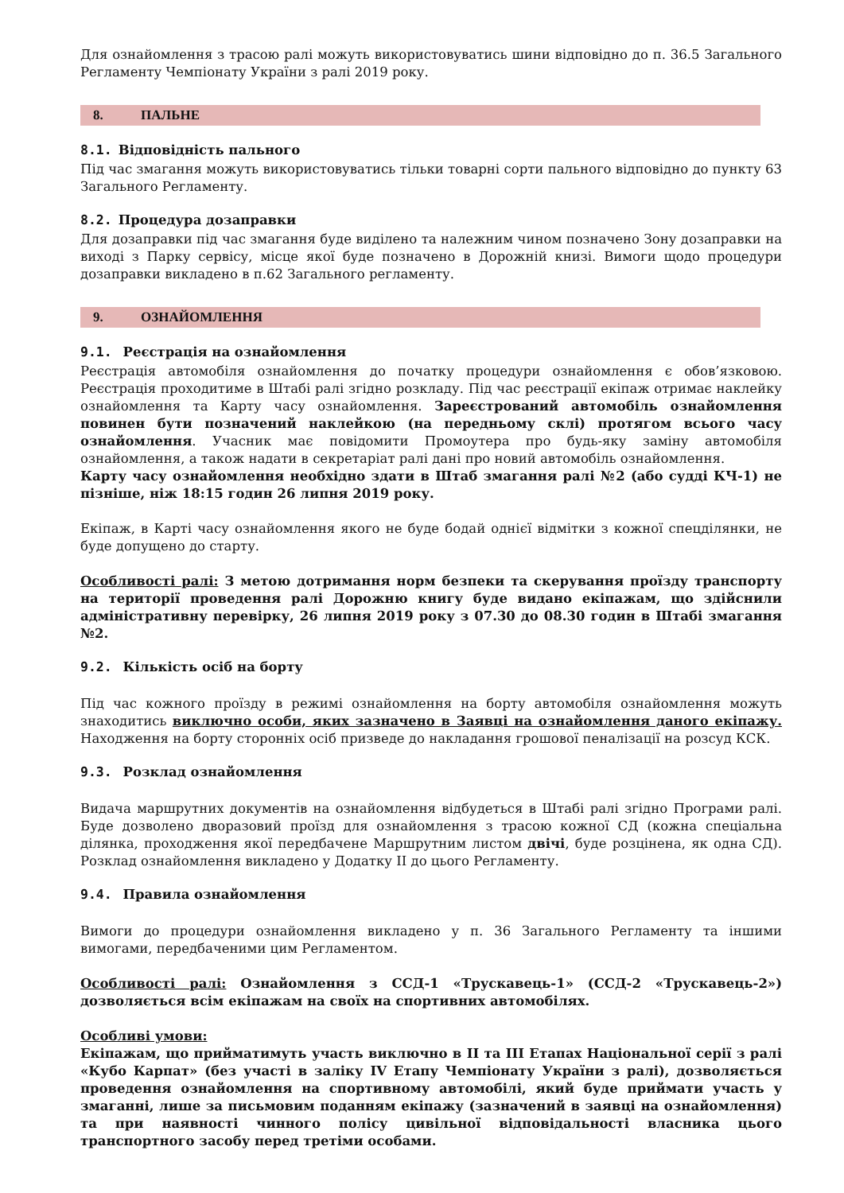Для ознайомлення з трасою ралі можуть використовуватись шини відповідно до п. 36.5 Загального Регламенту Чемпіонату України з ралі 2019 року.
8. ПАЛЬНЕ
8.1. Відповідність пального
Під час змагання можуть використовуватись тільки товарні сорти пального відповідно до пункту 63 Загального Регламенту.
8.2. Процедура дозаправки
Для дозаправки під час змагання буде виділено та належним чином позначено Зону дозаправки на виході з Парку сервісу, місце якої буде позначено в Дорожній книзі. Вимоги щодо процедури дозаправки викладено в п.62 Загального регламенту.
9. ОЗНАЙОМЛЕННЯ
9.1. Реєстрація на ознайомлення
Реєстрація автомобіля ознайомлення до початку процедури ознайомлення є обов’язковою. Реєстрація проходитиме в Штабі ралі згідно розкладу. Під час реєстрації екіпаж отримає наклейку ознайомлення та Карту часу ознайомлення. Зареєстрований автомобіль ознайомлення повинен бути позначений наклейкою (на передньому склі) протягом всього часу ознайомлення. Учасник має повідомити Промоутера про будь-яку заміну автомобіля ознайомлення, а також надати в секретаріат ралі дані про новий автомобіль ознайомлення.
Карту часу ознайомлення необхідно здати в Штаб змагання ралі №2 (або судді КЧ-1) не пізніше, ніж 18:15 годин 26 липня 2019 року.
Екіпаж, в Карті часу ознайомлення якого не буде бодай однієї відмітки з кожної спецділянки, не буде допущено до старту.
Особливості ралі: З метою дотримання норм безпеки та скерування проїзду транспорту на території проведення ралі Дорожню книгу буде видано екіпажам, що здійснили адміністративну перевірку, 26 липня 2019 року з 07.30 до 08.30 годин в Штабі змагання №2.
9.2. Кількість осіб на борту
Під час кожного проїзду в режимі ознайомлення на борту автомобіля ознайомлення можуть знаходитись виключно особи, яких зазначено в Заявці на ознайомлення даного екіпажу. Находження на борту сторонніх осіб призведе до накладання грошової пеналізації на розсуд КСК.
9.3. Розклад ознайомлення
Видача маршрутних документів на ознайомлення відбудеться в Штабі ралі згідно Програми ралі. Буде дозволено дворазовий проїзд для ознайомлення з трасою кожної СД (кожна спеціальна ділянка, проходження якої передбачене Маршрутним листом двічі, буде розцінена, як одна СД). Розклад ознайомлення викладено у Додатку ІІ до цього Регламенту.
9.4. Правила ознайомлення
Вимоги до процедури ознайомлення викладено у п. 36 Загального Регламенту та іншими вимогами, передбаченими цим Регламентом.
Особливості ралі: Ознайомлення з ССД-1 «Трускавець-1» (ССД-2 «Трускавець-2») дозволяється всім екіпажам на своїх на спортивних автомобілях.
Особливі умови:
Екіпажам, що прийматимуть участь виключно в ІІ та ІІІ Етапах Національної серії з ралі «Кубо Карпат» (без участі в заліку ІV Етапу Чемпіонату України з ралі), дозволяється проведення ознайомлення на спортивному автомобілі, який буде приймати участь у змаганні, лише за письмовим поданням екіпажу (зазначений в заявці на ознайомлення) та при наявності чинного полісу цивільної відповідальності власника цього транспортного засобу перед третіми особами.